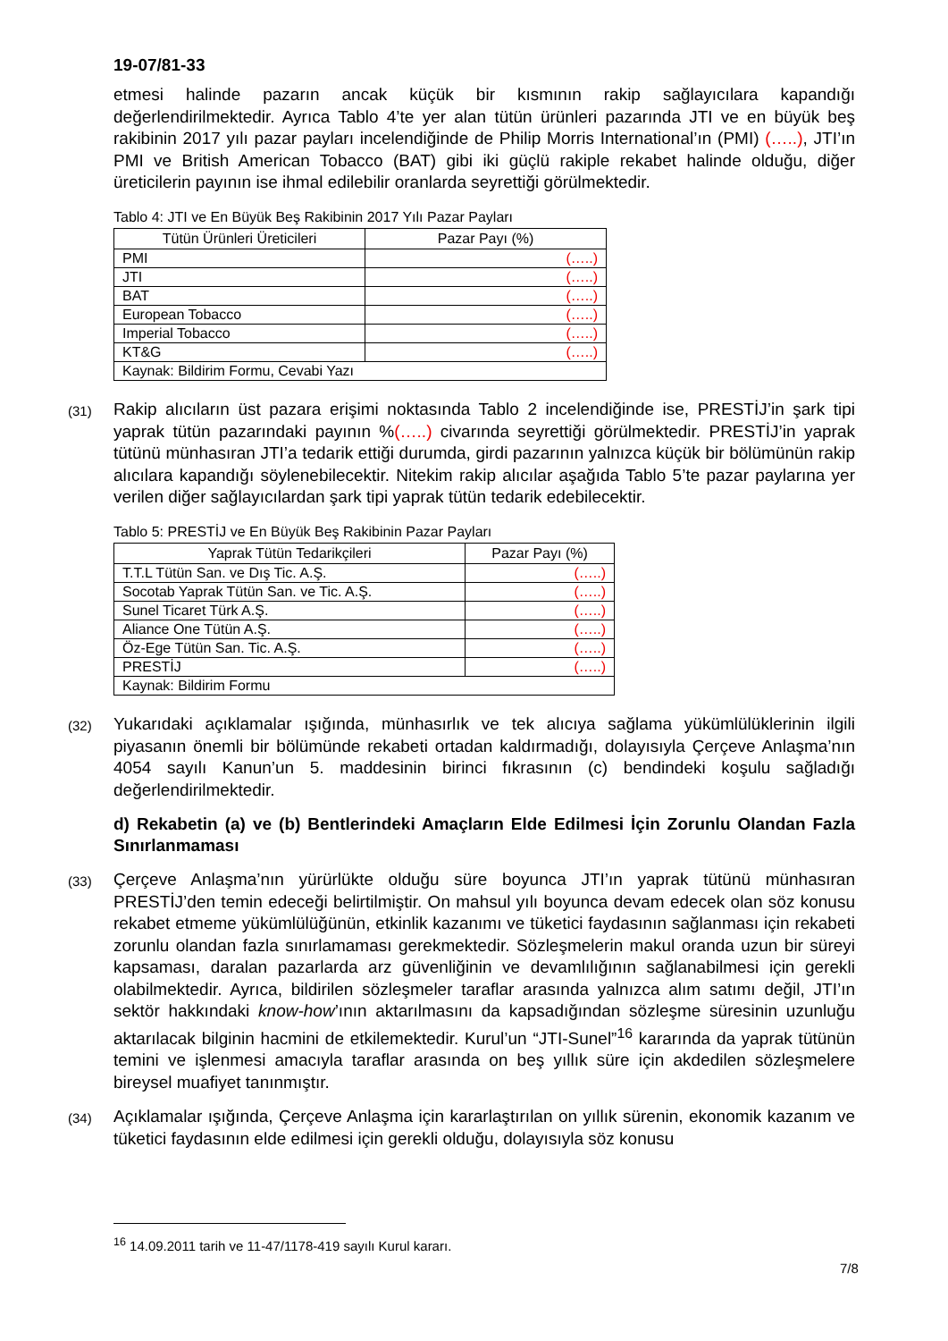19-07/81-33
etmesi halinde pazarın ancak küçük bir kısmının rakip sağlayıcılara kapandığı değerlendirilmektedir. Ayrıca Tablo 4’te yer alan tütün ürünleri pazarında JTI ve en büyük beş rakibinin 2017 yılı pazar payları incelendiğinde de Philip Morris International’ın (PMI) (…..), JTI’ın PMI ve British American Tobacco (BAT) gibi iki güçlü rakiple rekabet halinde olduğu, diğer üreticilerin payının ise ihmal edilebilir oranlarda seyrettiği görülmektedir.
Tablo 4: JTI ve En Büyük Beş Rakibinin 2017 Yılı Pazar Payları
| Tütün Ürünleri Üreticileri | Pazar Payı (%) |
| --- | --- |
| PMI | (…..) |
| JTI | (…..) |
| BAT | (…..) |
| European Tobacco | (…..) |
| Imperial Tobacco | (…..) |
| KT&G | (…..) |
| Kaynak: Bildirim Formu, Cevabi Yazı | |
(31) Rakip alıcıların üst pazara erişimi noktasında Tablo 2 incelendiğinde ise, PRESTİJ’in şark tipi yaprak tütün pazarındaki payının %(…..) civarında seyrettiği görülmektedir. PRESTİJ’in yaprak tütünü münhasıran JTI’a tedarik ettiği durumda, girdi pazarının yalnızca küçük bir bölümünün rakip alıcılara kapandığı söylenebilecektir. Nitekim rakip alıcılar aşağıda Tablo 5’te pazar paylarına yer verilen diğer sağlayıcılardan şark tipi yaprak tütün tedarik edebilecektir.
Tablo 5: PRESTİJ ve En Büyük Beş Rakibinin Pazar Payları
| Yaprak Tütün Tedarikçileri | Pazar Payı (%) |
| --- | --- |
| T.T.L Tütün San. ve Dış Tic. A.Ş. | (…..) |
| Socotab Yaprak Tütün San. ve Tic. A.Ş. | (…..) |
| Sunel Ticaret Türk A.Ş. | (…..) |
| Aliance One Tütün A.Ş. | (…..) |
| Öz-Ege Tütün San. Tic. A.Ş. | (…..) |
| PRESTİJ | (…..) |
| Kaynak: Bildirim Formu | |
(32) Yukarıdaki açıklamalar ışığında, münhasırlık ve tek alıcıya sağlama yükümlülüklerinin ilgili piyasanın önemli bir bölümünde rekabeti ortadan kaldırmadığı, dolayısıyla Çerçeve Anlaşma’nın 4054 sayılı Kanun’un 5. maddesinin birinci fıkrasının (c) bendindeki koşulu sağladığı değerlendirilmektedir.
d) Rekabetin (a) ve (b) Bentlerindeki Amaçların Elde Edilmesi İçin Zorunlu Olandan Fazla Sınırlanmaması
(33) Çerçeve Anlaşma’nın yürürlükte olduğu süre boyunca JTI’ın yaprak tütünü münhasıran PRESTİJ’den temin edeceği belirtilmiştir. On mahsul yılı boyunca devam edecek olan söz konusu rekabet etmeme yükümlülüğünün, etkinlik kazanımı ve tüketici faydasının sağlanması için rekabeti zorunlu olandan fazla sınırlamaması gerekmektedir. Sözleşmelerin makul oranda uzun bir süreyi kapsaması, daralan pazarlarda arz güvenliğinin ve devamlılığının sağlanabilmesi için gerekli olabilmektedir. Ayrıca, bildirilen sözleşmeler taraflar arasında yalnızca alım satımı değil, JTI’ın sektör hakkındaki know-how’ının aktarılmasını da kapsadığından sözleşme süresinin uzunluğu aktarılacak bilginin hacmini de etkilemektedir. Kurul’un “JTI-Sunel”<sup>16</sup> kararında da yaprak tütünün temini ve işlenmesi amacıyla taraflar arasında on beş yıllık süre için akdedilen sözleşmelere bireysel muafiyet tanınmıştır.
(34) Açıklamalar ışığında, Çerçeve Anlaşma için kararlaştırılan on yıllık sürenin, ekonomik kazanım ve tüketici faydasının elde edilmesi için gerekli olduğu, dolayısıyla söz konusu
<sup>16</sup> 14.09.2011 tarih ve 11-47/1178-419 sayılı Kurul kararı.
7/8